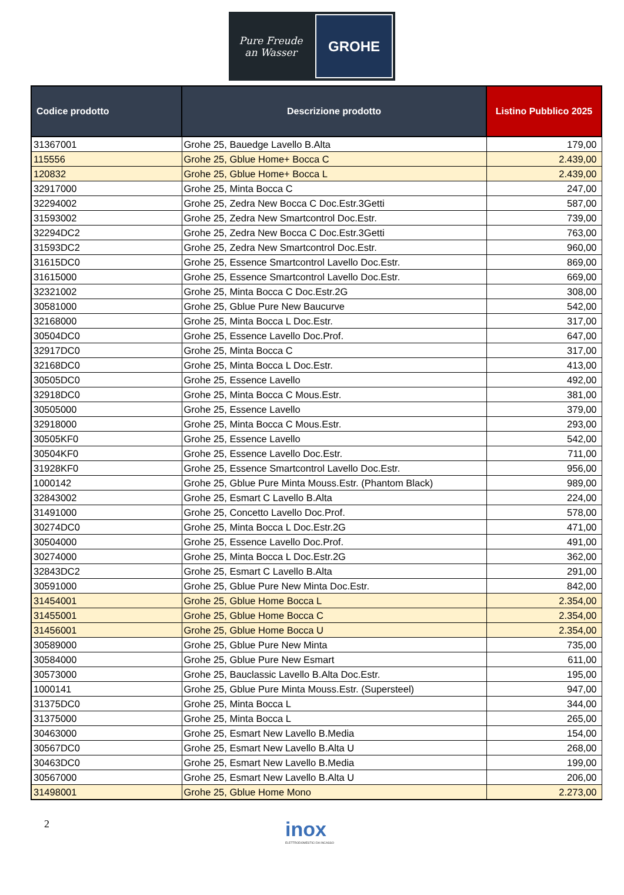Pure Freude
an Wasser
GROHE
| Codice prodotto | Descrizione prodotto | Listino Pubblico 2025 |
| --- | --- | --- |
| 31367001 | Grohe 25, Bauedge Lavello B.Alta | 179,00 |
| 115556 | Grohe 25, Gblue Home+ Bocca C | 2.439,00 |
| 120832 | Grohe 25, Gblue Home+ Bocca L | 2.439,00 |
| 32917000 | Grohe 25, Minta Bocca C | 247,00 |
| 32294002 | Grohe 25, Zedra New Bocca C Doc.Estr.3Getti | 587,00 |
| 31593002 | Grohe 25, Zedra New Smartcontrol Doc.Estr. | 739,00 |
| 32294DC2 | Grohe 25, Zedra New Bocca C Doc.Estr.3Getti | 763,00 |
| 31593DC2 | Grohe 25, Zedra New Smartcontrol Doc.Estr. | 960,00 |
| 31615DC0 | Grohe 25, Essence Smartcontrol Lavello Doc.Estr. | 869,00 |
| 31615000 | Grohe 25, Essence Smartcontrol Lavello Doc.Estr. | 669,00 |
| 32321002 | Grohe 25, Minta Bocca C Doc.Estr.2G | 308,00 |
| 30581000 | Grohe 25, Gblue Pure New Baucurve | 542,00 |
| 32168000 | Grohe 25, Minta Bocca L Doc.Estr. | 317,00 |
| 30504DC0 | Grohe 25, Essence Lavello Doc.Prof. | 647,00 |
| 32917DC0 | Grohe 25, Minta Bocca C | 317,00 |
| 32168DC0 | Grohe 25, Minta Bocca L Doc.Estr. | 413,00 |
| 30505DC0 | Grohe 25, Essence Lavello | 492,00 |
| 32918DC0 | Grohe 25, Minta Bocca C Mous.Estr. | 381,00 |
| 30505000 | Grohe 25, Essence Lavello | 379,00 |
| 32918000 | Grohe 25, Minta Bocca C Mous.Estr. | 293,00 |
| 30505KF0 | Grohe 25, Essence Lavello | 542,00 |
| 30504KF0 | Grohe 25, Essence Lavello Doc.Estr. | 711,00 |
| 31928KF0 | Grohe 25, Essence Smartcontrol Lavello Doc.Estr. | 956,00 |
| 1000142 | Grohe 25, Gblue Pure Minta Mouss.Estr. (Phantom Black) | 989,00 |
| 32843002 | Grohe 25, Esmart C Lavello B.Alta | 224,00 |
| 31491000 | Grohe 25, Concetto Lavello Doc.Prof. | 578,00 |
| 30274DC0 | Grohe 25, Minta Bocca L Doc.Estr.2G | 471,00 |
| 30504000 | Grohe 25, Essence Lavello Doc.Prof. | 491,00 |
| 30274000 | Grohe 25, Minta Bocca L Doc.Estr.2G | 362,00 |
| 32843DC2 | Grohe 25, Esmart C Lavello B.Alta | 291,00 |
| 30591000 | Grohe 25, Gblue Pure New Minta Doc.Estr. | 842,00 |
| 31454001 | Grohe 25, Gblue Home Bocca L | 2.354,00 |
| 31455001 | Grohe 25, Gblue Home Bocca C | 2.354,00 |
| 31456001 | Grohe 25, Gblue Home Bocca U | 2.354,00 |
| 30589000 | Grohe 25, Gblue Pure New Minta | 735,00 |
| 30584000 | Grohe 25, Gblue Pure New Esmart | 611,00 |
| 30573000 | Grohe 25, Bauclassic Lavello B.Alta Doc.Estr. | 195,00 |
| 1000141 | Grohe 25, Gblue Pure Minta Mouss.Estr. (Supersteel) | 947,00 |
| 31375DC0 | Grohe 25, Minta Bocca L | 344,00 |
| 31375000 | Grohe 25, Minta Bocca L | 265,00 |
| 30463000 | Grohe 25, Esmart New Lavello B.Media | 154,00 |
| 30567DC0 | Grohe 25, Esmart New Lavello B.Alta U | 268,00 |
| 30463DC0 | Grohe 25, Esmart New Lavello B.Media | 199,00 |
| 30567000 | Grohe 25, Esmart New Lavello B.Alta U | 206,00 |
| 31498001 | Grohe 25, Gblue Home Mono | 2.273,00 |
2
inox
ELETTRODOMESTICI DA INCASSO